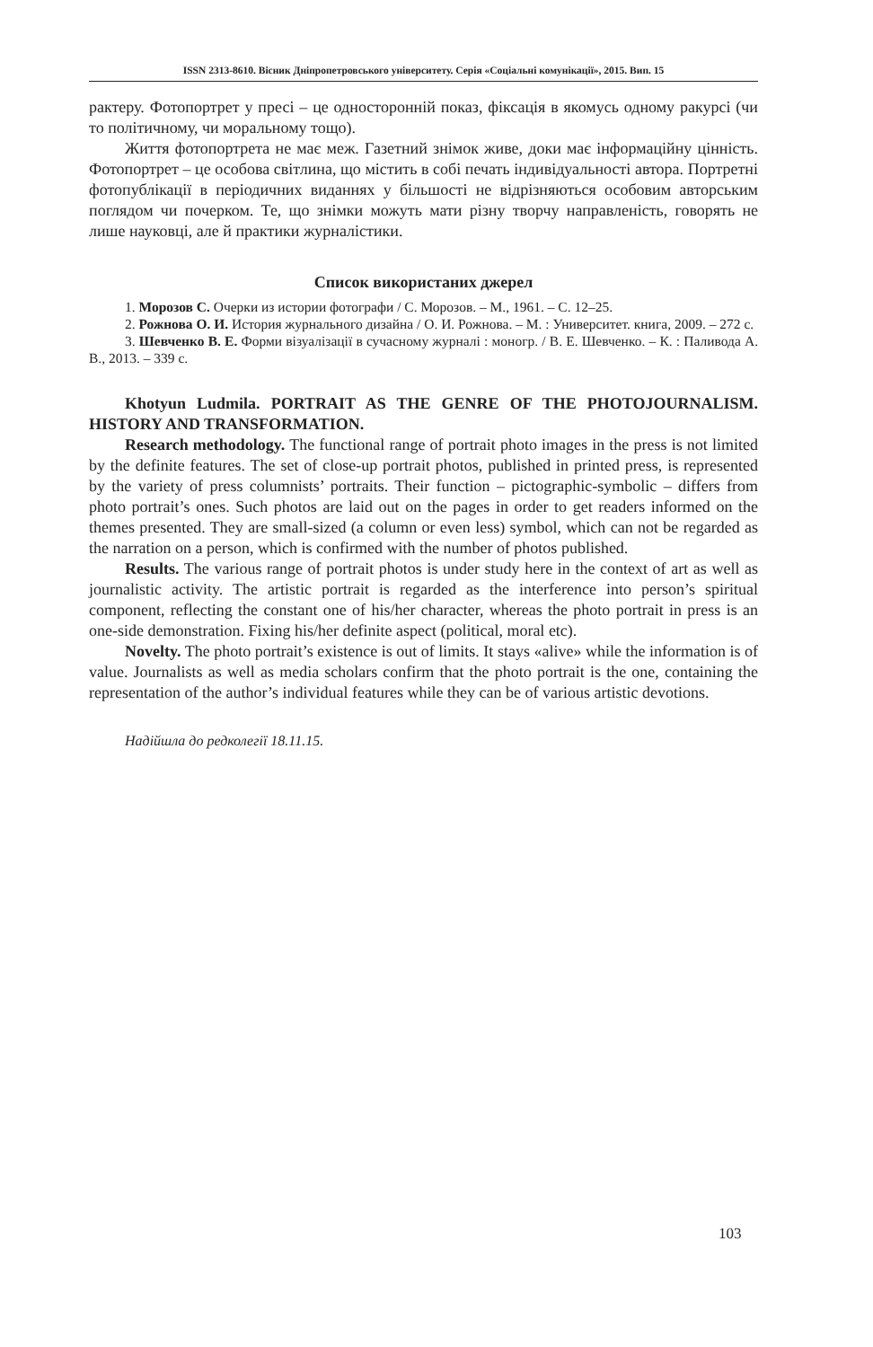ISSN 2313-8610. Вісник Дніпропетровського університету. Серія «Соціальні комунікації», 2015. Вип. 15
рактеру. Фотопортрет у пресі – це односторонній показ, фіксація в якомусь одному ракурсі (чи то політичному, чи моральному тощо).
Життя фотопортрета не має меж. Газетний знімок живе, доки має інформаційну цінність. Фотопортрет – це особова світлина, що містить в собі печать індивідуальності автора. Портретні фотопублікації в періодичних виданнях у більшості не відрізняються особовим авторським поглядом чи почерком. Те, що знімки можуть мати різну творчу направленість, говорять не лише науковці, але й практики журналістики.
Список використаних джерел
1. Морозов С. Очерки из истории фотографи / С. Морозов. – М., 1961. – С. 12–25.
2. Рожнова О. И. История журнального дизайна / О. И. Рожнова. – М. : Университет. книга, 2009. – 272 с.
3. Шевченко В. Е. Форми візуалізації в сучасному журналі : моногр. / В. Е. Шевченко. – К. : Паливода А. В., 2013. – 339 с.
Khotyun Ludmila. PORTRAIT AS THE GENRE OF THE PHOTOJOURNALISM. HISTORY AND TRANSFORMATION.
Research methodology. The functional range of portrait photo images in the press is not limited by the definite features. The set of close-up portrait photos, published in printed press, is represented by the variety of press columnists’ portraits. Their function – pictographic-symbolic – differs from photo portrait’s ones. Such photos are laid out on the pages in order to get readers informed on the themes presented. They are small-sized (a column or even less) symbol, which can not be regarded as the narration on a person, which is confirmed with the number of photos published.
Results. The various range of portrait photos is under study here in the context of art as well as journalistic activity. The artistic portrait is regarded as the interference into person’s spiritual component, reflecting the constant one of his/her character, whereas the photo portrait in press is an one-side demonstration. Fixing his/her definite aspect (political, moral etc).
Novelty. The photo portrait’s existence is out of limits. It stays «alive» while the information is of value. Journalists as well as media scholars confirm that the photo portrait is the one, containing the representation of the author’s individual features while they can be of various artistic devotions.
Надійшла до редколегії 18.11.15.
103